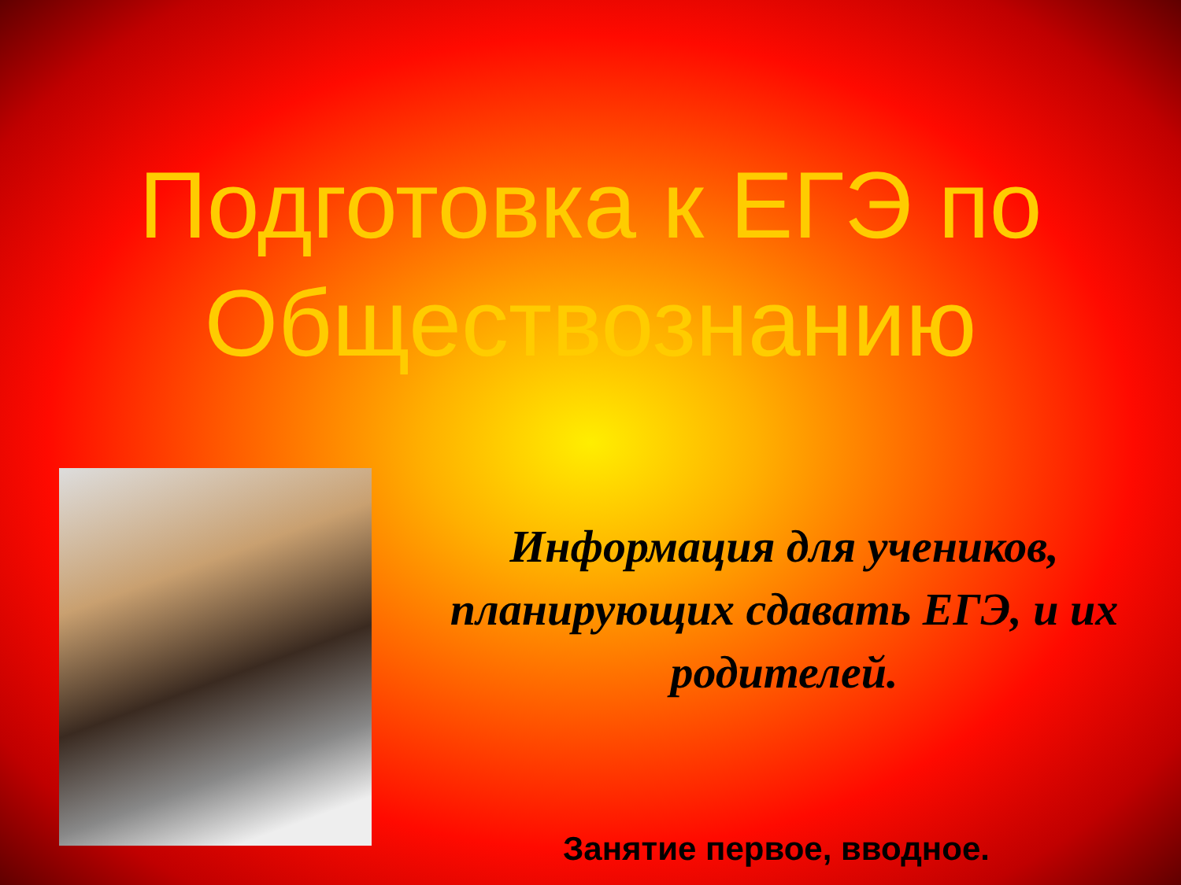Подготовка к ЕГЭ по Обществознанию
Информация для учеников, планирующих сдавать ЕГЭ, и их родителей.
Занятие первое, вводное.